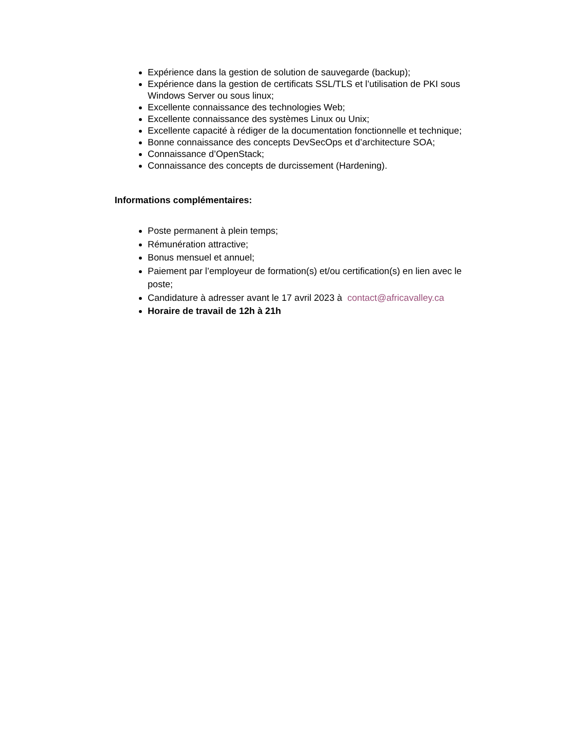Expérience dans la gestion de solution de sauvegarde (backup);
Expérience dans la gestion de certificats SSL/TLS et l’utilisation de PKI sous Windows Server ou sous linux;
Excellente connaissance des technologies Web;
Excellente connaissance des systèmes Linux ou Unix;
Excellente capacité à rédiger de la documentation fonctionnelle et technique;
Bonne connaissance des concepts DevSecOps et d’architecture SOA;
Connaissance d’OpenStack;
Connaissance des concepts de durcissement (Hardening).
Informations complémentaires:
Poste permanent à plein temps;
Rémunération attractive;
Bonus mensuel et annuel;
Paiement par l’employeur de formation(s) et/ou certification(s) en lien avec le poste;
Candidature à adresser avant le 17 avril 2023 à contact@africavalley.ca
Horaire de travail de 12h à 21h